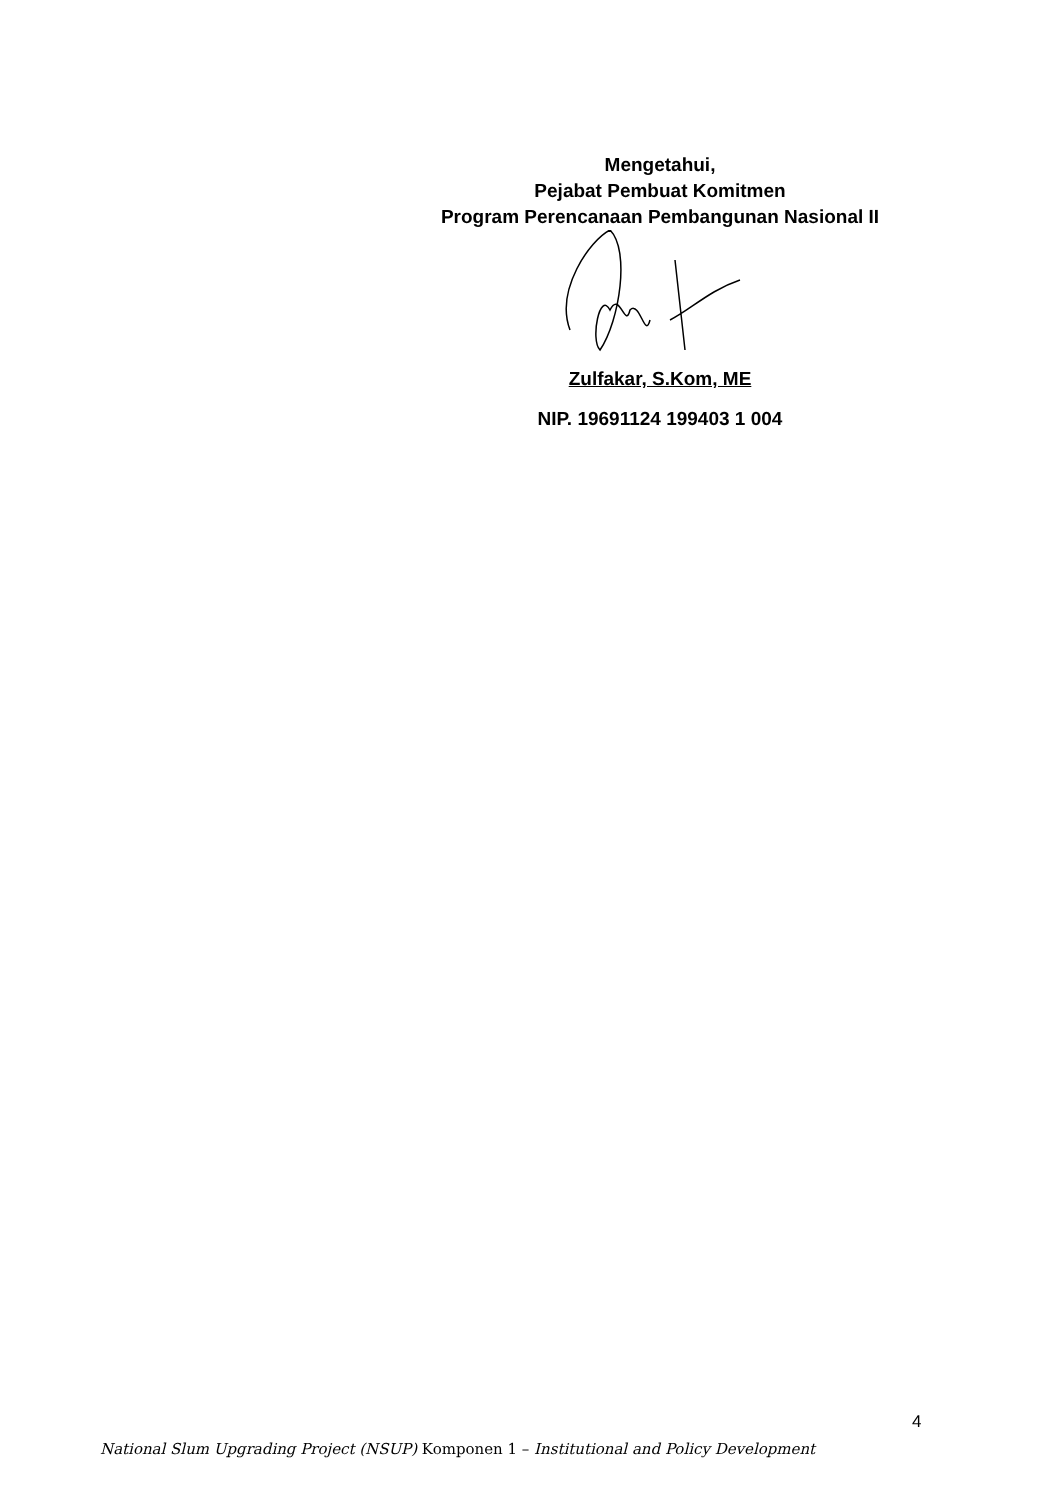Mengetahui,
Pejabat Pembuat Komitmen
Program Perencanaan Pembangunan Nasional II
Zulfakar, S.Kom, ME
NIP. 19691124 199403 1 004
4
National Slum Upgrading Project (NSUP) Komponen 1 – Institutional and Policy Development